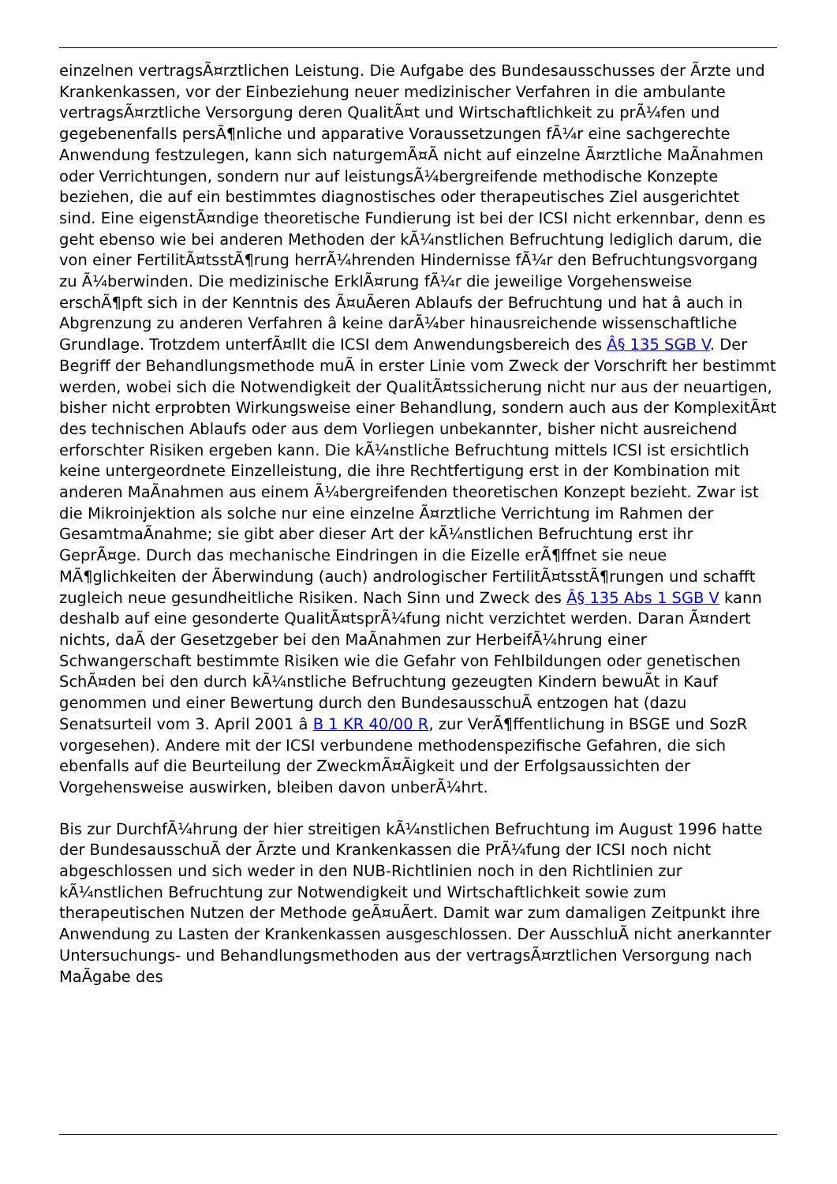einzelnen vertragsÃ¤rztlichen Leistung. Die Aufgabe des Bundesausschusses der Ãrzte und Krankenkassen, vor der Einbeziehung neuer medizinischer Verfahren in die ambulante vertragsÃ¤rztliche Versorgung deren QualitÃ¤t und Wirtschaftlichkeit zu prÃ¼fen und gegebenenfalls persÃ¶nliche und apparative Voraussetzungen fÃ¼r eine sachgerechte Anwendung festzulegen, kann sich naturgemÃ¤Ã nicht auf einzelne Ã¤rztliche MaÃnahmen oder Verrichtungen, sondern nur auf leistungsÃ¼bergreifende methodische Konzepte beziehen, die auf ein bestimmtes diagnostisches oder therapeutisches Ziel ausgerichtet sind. Eine eigenstÃ¤ndige theoretische Fundierung ist bei der ICSI nicht erkennbar, denn es geht ebenso wie bei anderen Methoden der kÃ¼nstlichen Befruchtung lediglich darum, die von einer FertilitÃ¤tsstÃ¶rung herrÃ¼hrenden Hindernisse fÃ¼r den Befruchtungsvorgang zu Ã¼berwinden. Die medizinische ErklÃ¤rung fÃ¼r die jeweilige Vorgehensweise erschÃ¶pft sich in der Kenntnis des Ã¤uÃeren Ablaufs der Befruchtung und hat â auch in Abgrenzung zu anderen Verfahren â keine darÃ¼ber hinausreichende wissenschaftliche Grundlage. Trotzdem unterfÃ¤llt die ICSI dem Anwendungsbereich des Â§ 135 SGB V. Der Begriff der Behandlungsmethode muÃ in erster Linie vom Zweck der Vorschrift her bestimmt werden, wobei sich die Notwendigkeit der QualitÃ¤tssicherung nicht nur aus der neuartigen, bisher nicht erprobten Wirkungsweise einer Behandlung, sondern auch aus der KomplexitÃ¤t des technischen Ablaufs oder aus dem Vorliegen unbekannter, bisher nicht ausreichend erforschter Risiken ergeben kann. Die kÃ¼nstliche Befruchtung mittels ICSI ist ersichtlich keine untergeordnete Einzelleistung, die ihre Rechtfertigung erst in der Kombination mit anderen MaÃnahmen aus einem Ã¼bergreifenden theoretischen Konzept bezieht. Zwar ist die Mikroinjektion als solche nur eine einzelne Ã¤rztliche Verrichtung im Rahmen der GesamtmaÃnahme; sie gibt aber dieser Art der kÃ¼nstlichen Befruchtung erst ihr GeprÃ¤ge. Durch das mechanische Eindringen in die Eizelle erÃ¶ffnet sie neue MÃ¶glichkeiten der Ãberwindung (auch) andrologischer FertilitÃ¤tsstÃ¶rungen und schafft zugleich neue gesundheitliche Risiken. Nach Sinn und Zweck des Â§ 135 Abs 1 SGB V kann deshalb auf eine gesonderte QualitÃ¤tsprÃ¼fung nicht verzichtet werden. Daran Ã¤ndert nichts, daÃ der Gesetzgeber bei den MaÃnahmen zur HerbeifÃ¼hrung einer Schwangerschaft bestimmte Risiken wie die Gefahr von Fehlbildungen oder genetischen SchÃ¤den bei den durch kÃ¼nstliche Befruchtung gezeugten Kindern bewuÃt in Kauf genommen und einer Bewertung durch den BundesausschuÃ entzogen hat (dazu Senatsurteil vom 3. April 2001 â B 1 KR 40/00 R, zur VerÃ¶ffentlichung in BSGE und SozR vorgesehen). Andere mit der ICSI verbundene methodenspezifische Gefahren, die sich ebenfalls auf die Beurteilung der ZweckmÃ¤Ãigkeit und der Erfolgsaussichten der Vorgehensweise auswirken, bleiben davon unberÃ¼hrt.
Bis zur DurchfÃ¼hrung der hier streitigen kÃ¼nstlichen Befruchtung im August 1996 hatte der BundesausschuÃ der Ãrzte und Krankenkassen die PrÃ¼fung der ICSI noch nicht abgeschlossen und sich weder in den NUB-Richtlinien noch in den Richtlinien zur kÃ¼nstlichen Befruchtung zur Notwendigkeit und Wirtschaftlichkeit sowie zum therapeutischen Nutzen der Methode geÃ¤uÃert. Damit war zum damaligen Zeitpunkt ihre Anwendung zu Lasten der Krankenkassen ausgeschlossen. Der AusschluÃ nicht anerkannter Untersuchungs- und Behandlungsmethoden aus der vertragsÃ¤rztlichen Versorgung nach MaÃgabe des